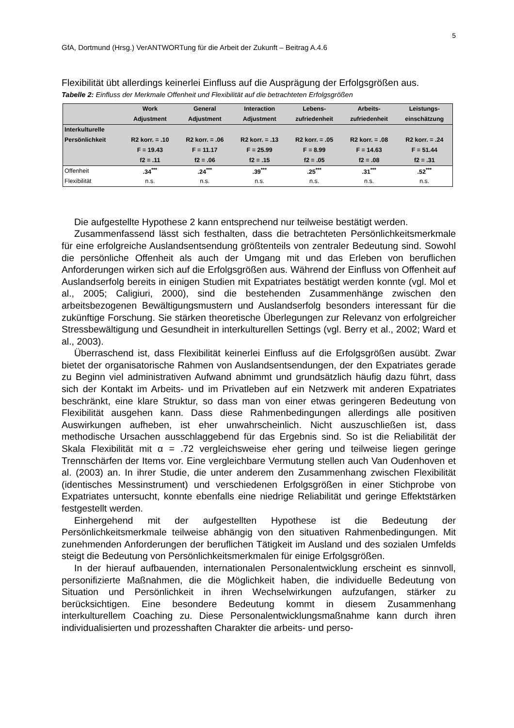5
GfA, Dortmund (Hrsg.) VerANTWORTung für die Arbeit der Zukunft – Beitrag A.4.6
Flexibilität übt allerdings keinerlei Einfluss auf die Ausprägung der Erfolgsgrößen aus.
Tabelle 2: Einfluss der Merkmale Offenheit und Flexibilität auf die betrachteten Erfolgsgrößen
| | Work | General | Interaction | Lebens- | Arbeits- | Leistungs- |
| --- | --- | --- | --- | --- | --- | --- |
| | Adjustment | Adjustment | Adjustment | zufriedenheit | zufriedenheit | einschätzung |
| Interkulturelle | | | | | | |
| Persönlichkeit | R2 korr. = .10 | R2 korr. = .06 | R2 korr. = .13 | R2 korr. = .05 | R2 korr. = .08 | R2 korr. = .24 |
| | F = 19.43 | F = 11.17 | F = 25.99 | F = 8.99 | F = 14.63 | F = 51.44 |
| | f2 = .11 | f2 = .06 | f2 = .15 | f2 = .05 | f2 = .08 | f2 = .31 |
| Offenheit | .34<sup>***</sup> | .24<sup>***</sup> | .39<sup>***</sup> | .25<sup>***</sup> | .31<sup>***</sup> | .52<sup>***</sup> |
| Flexibilität | n.s. | n.s. | n.s. | n.s. | n.s. | n.s. |
Die aufgestellte Hypothese 2 kann entsprechend nur teilweise bestätigt werden.
Zusammenfassend lässt sich festhalten, dass die betrachteten Persönlichkeitsmerkmale für eine erfolgreiche Auslandsentsendung größtenteils von zentraler Bedeutung sind. Sowohl die persönliche Offenheit als auch der Umgang mit und das Erleben von beruflichen Anforderungen wirken sich auf die Erfolgsgrößen aus. Während der Einfluss von Offenheit auf Auslandserfolg bereits in einigen Studien mit Expatriates bestätigt werden konnte (vgl. Mol et al., 2005; Caligiuri, 2000), sind die bestehenden Zusammenhänge zwischen den arbeitsbezogenen Bewältigungsmustern und Auslandserfolg besonders interessant für die zukünftige Forschung. Sie stärken theoretische Überlegungen zur Relevanz von erfolgreicher Stressbewältigung und Gesundheit in interkulturellen Settings (vgl. Berry et al., 2002; Ward et al., 2003).
Überraschend ist, dass Flexibilität keinerlei Einfluss auf die Erfolgsgrößen ausübt. Zwar bietet der organisatorische Rahmen von Auslandsentsendungen, der den Expatriates gerade zu Beginn viel administrativen Aufwand abnimmt und grundsätzlich häufig dazu führt, dass sich der Kontakt im Arbeits- und im Privatleben auf ein Netzwerk mit anderen Expatriates beschränkt, eine klare Struktur, so dass man von einer etwas geringeren Bedeutung von Flexibilität ausgehen kann. Dass diese Rahmenbedingungen allerdings alle positiven Auswirkungen aufheben, ist eher unwahrscheinlich. Nicht auszuschließen ist, dass methodische Ursachen ausschlaggebend für das Ergebnis sind. So ist die Reliabilität der Skala Flexibilität mit α = .72 vergleichsweise eher gering und teilweise liegen geringe Trennschärfen der Items vor. Eine vergleichbare Vermutung stellen auch Van Oudenhoven et al. (2003) an. In ihrer Studie, die unter anderem den Zusammenhang zwischen Flexibilität (identisches Messinstrument) und verschiedenen Erfolgsgrößen in einer Stichprobe von Expatriates untersucht, konnte ebenfalls eine niedrige Reliabilität und geringe Effektstärken festgestellt werden.
Einhergehend mit der aufgestellten Hypothese ist die Bedeutung der Persönlichkeitsmerkmale teilweise abhängig von den situativen Rahmenbedingungen. Mit zunehmenden Anforderungen der beruflichen Tätigkeit im Ausland und des sozialen Umfelds steigt die Bedeutung von Persönlichkeitsmerkmalen für einige Erfolgsgrößen.
In der hierauf aufbauenden, internationalen Personalentwicklung erscheint es sinnvoll, personifizierte Maßnahmen, die die Möglichkeit haben, die individuelle Bedeutung von Situation und Persönlichkeit in ihren Wechselwirkungen aufzufangen, stärker zu berücksichtigen. Eine besondere Bedeutung kommt in diesem Zusammenhang interkulturellem Coaching zu. Diese Personalentwicklungsmaßnahme kann durch ihren individualisierten und prozesshaften Charakter die arbeits- und perso-